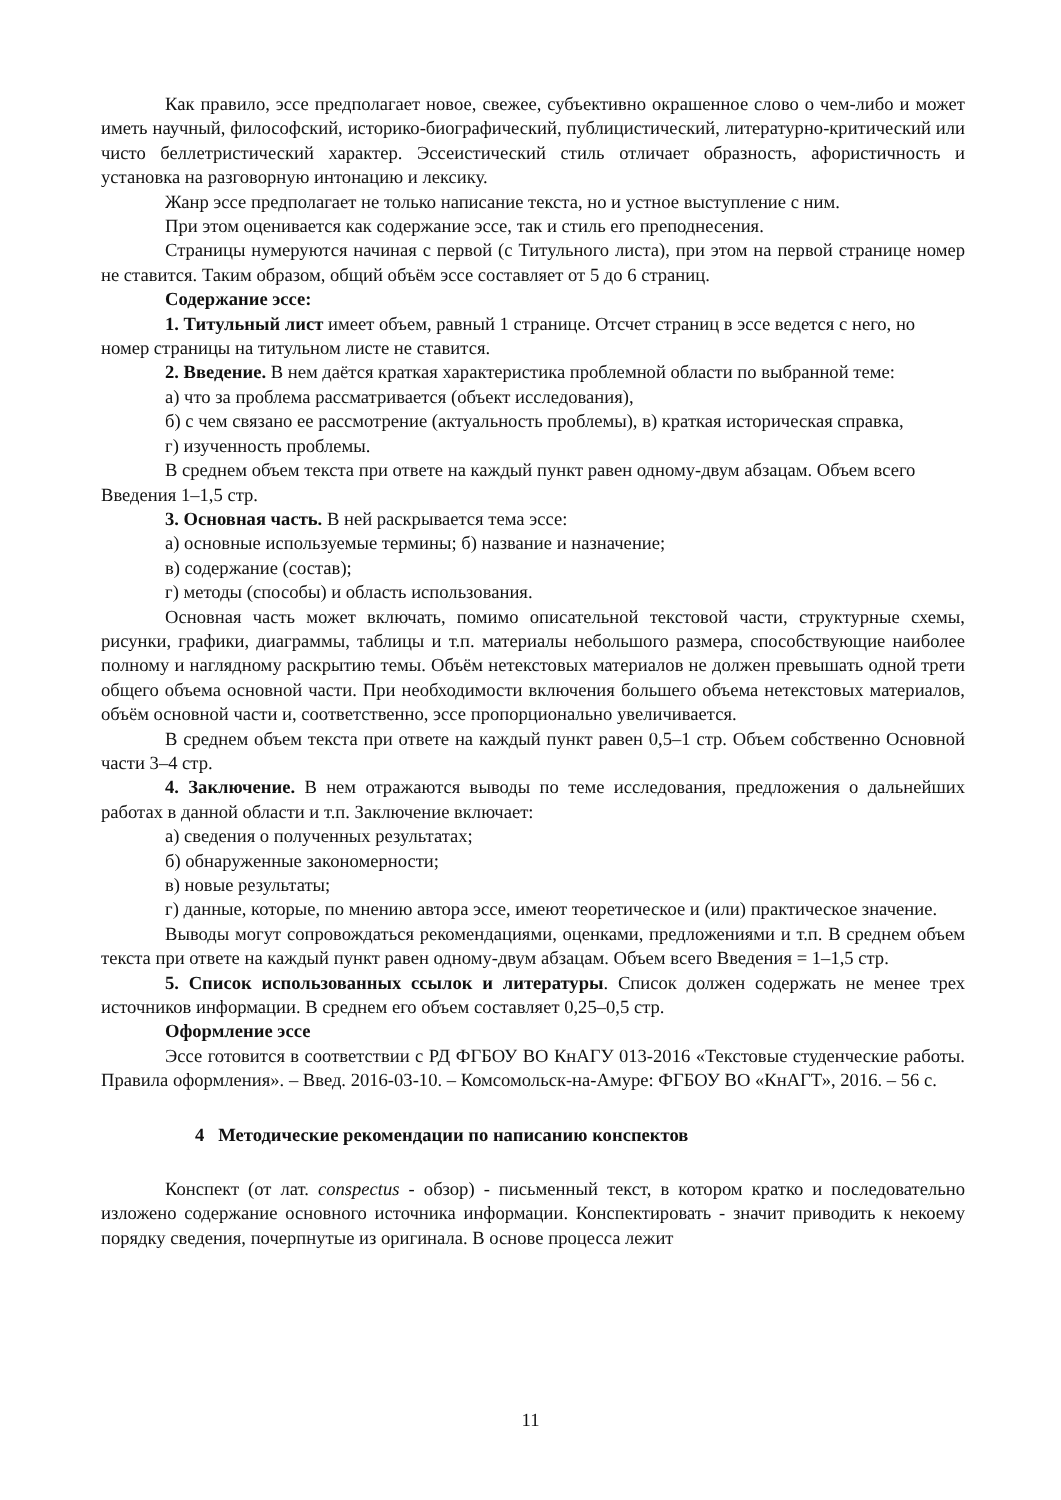Как правило, эссе предполагает новое, свежее, субъективно окрашенное слово о чем-либо и может иметь научный, философский, историко-биографический, публицистический, литературно-критический или чисто беллетристический характер. Эссеистический стиль отличает образность, афористичность и установка на разговорную интонацию и лексику.
Жанр эссе предполагает не только написание текста, но и устное выступление с ним.
При этом оценивается как содержание эссе, так и стиль его преподнесения.
Страницы нумеруются начиная с первой (с Титульного листа), при этом на первой странице номер не ставится. Таким образом, общий объём эссе составляет от 5 до 6 страниц.
Содержание эссе:
1. Титульный лист имеет объем, равный 1 странице. Отсчет страниц в эссе ведется с него, но номер страницы на титульном листе не ставится.
2. Введение. В нем даётся краткая характеристика проблемной области по выбранной теме:
а) что за проблема рассматривается (объект исследования),
б) с чем связано ее рассмотрение (актуальность проблемы), в) краткая историческая справка,
г) изученность проблемы.
В среднем объем текста при ответе на каждый пункт равен одному-двум абзацам. Объем всего Введения 1–1,5 стр.
3. Основная часть. В ней раскрывается тема эссе:
а) основные используемые термины; б) название и назначение;
в) содержание (состав);
г) методы (способы) и область использования.
Основная часть может включать, помимо описательной текстовой части, структурные схемы, рисунки, графики, диаграммы, таблицы и т.п. материалы небольшого размера, способствующие наиболее полному и наглядному раскрытию темы. Объём нетекстовых материалов не должен превышать одной трети общего объема основной части. При необходимости включения большего объема нетекстовых материалов, объём основной части и, соответственно, эссе пропорционально увеличивается.
В среднем объем текста при ответе на каждый пункт равен 0,5–1 стр. Объем собственно Основной части 3–4 стр.
4. Заключение. В нем отражаются выводы по теме исследования, предложения о дальнейших работах в данной области и т.п. Заключение включает:
а) сведения о полученных результатах;
б) обнаруженные закономерности;
в) новые результаты;
г) данные, которые, по мнению автора эссе, имеют теоретическое и (или) практическое значение.
Выводы могут сопровождаться рекомендациями, оценками, предложениями и т.п. В среднем объем текста при ответе на каждый пункт равен одному-двум абзацам. Объем всего Введения = 1–1,5 стр.
5. Список использованных ссылок и литературы. Список должен содержать не менее трех источников информации. В среднем его объем составляет 0,25–0,5 стр.
Оформление эссе
Эссе готовится в соответствии с РД ФГБОУ ВО КнАГУ 013-2016 «Текстовые студенческие работы. Правила оформления». – Введ. 2016-03-10. – Комсомольск-на-Амуре: ФГБОУ ВО «КнАГТ», 2016. – 56 с.
4 Методические рекомендации по написанию конспектов
Конспект (от лат. conspectus - обзор) - письменный текст, в котором кратко и последовательно изложено содержание основного источника информации. Конспектировать - значит приводить к некоему порядку сведения, почерпнутые из оригинала. В основе процесса лежит
11